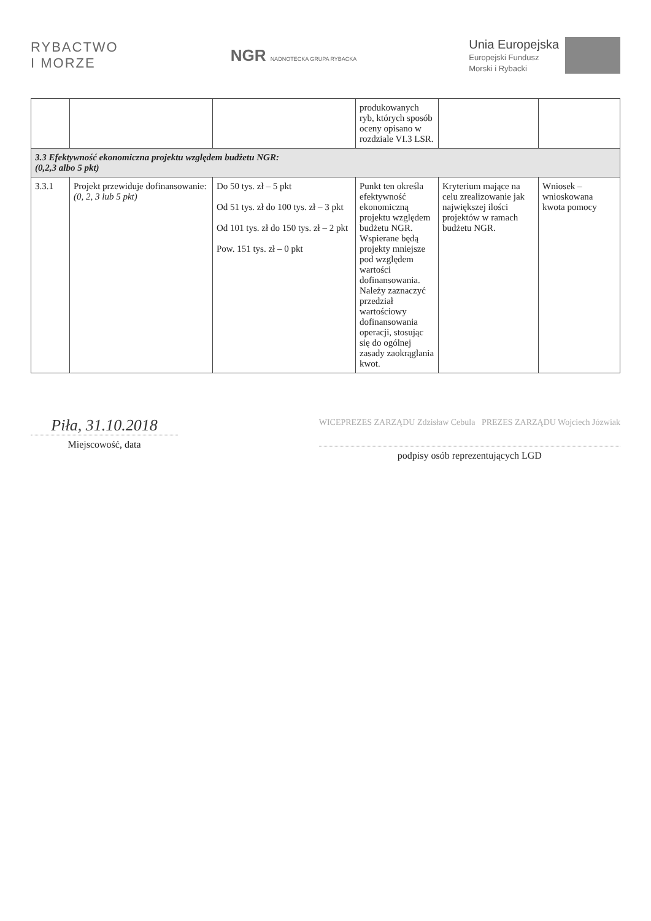RYBACTWO
I MORZE
NGR NADNOTECKA GRUPA RYBACKA
Unia Europejska
Europejski Fundusz
Morski i Rybacki
| | | | produkowanych ryb, których sposób oceny opisano w rozdziale VI.3 LSR. | | |
| 3.3 Efektywność ekonomiczna projektu względem budżetu NGR: (0,2,3 albo 5 pkt) | | | | | |
| 3.3.1 | Projekt przewiduje dofinansowanie: (0, 2, 3 lub 5 pkt) | Do 50 tys. zł – 5 pkt Od 51 tys. zł do 100 tys. zł – 3 pkt Od 101 tys. zł do 150 tys. zł – 2 pkt Pow. 151 tys. zł – 0 pkt | Punkt ten określa efektywność ekonomiczną projektu względem budżetu NGR. Wspierane będą projekty mniejsze pod względem wartości dofinansowania. Należy zaznaczyć przedział wartościowy dofinansowania operacji, stosując się do ogólnej zasady zaokrąglania kwot. | Kryterium mające na celu zrealizowanie jak największej ilości projektów w ramach budżetu NGR. | Wniosek – wnioskowana kwota pomocy |
Piła, 31.10.2018
Miejscowość, data
WICEPREZES ZARZĄDU Zdzisław Cebula PREZES ZARZĄDU Wojciech Józwiak podpisy osób reprezentujących LGD